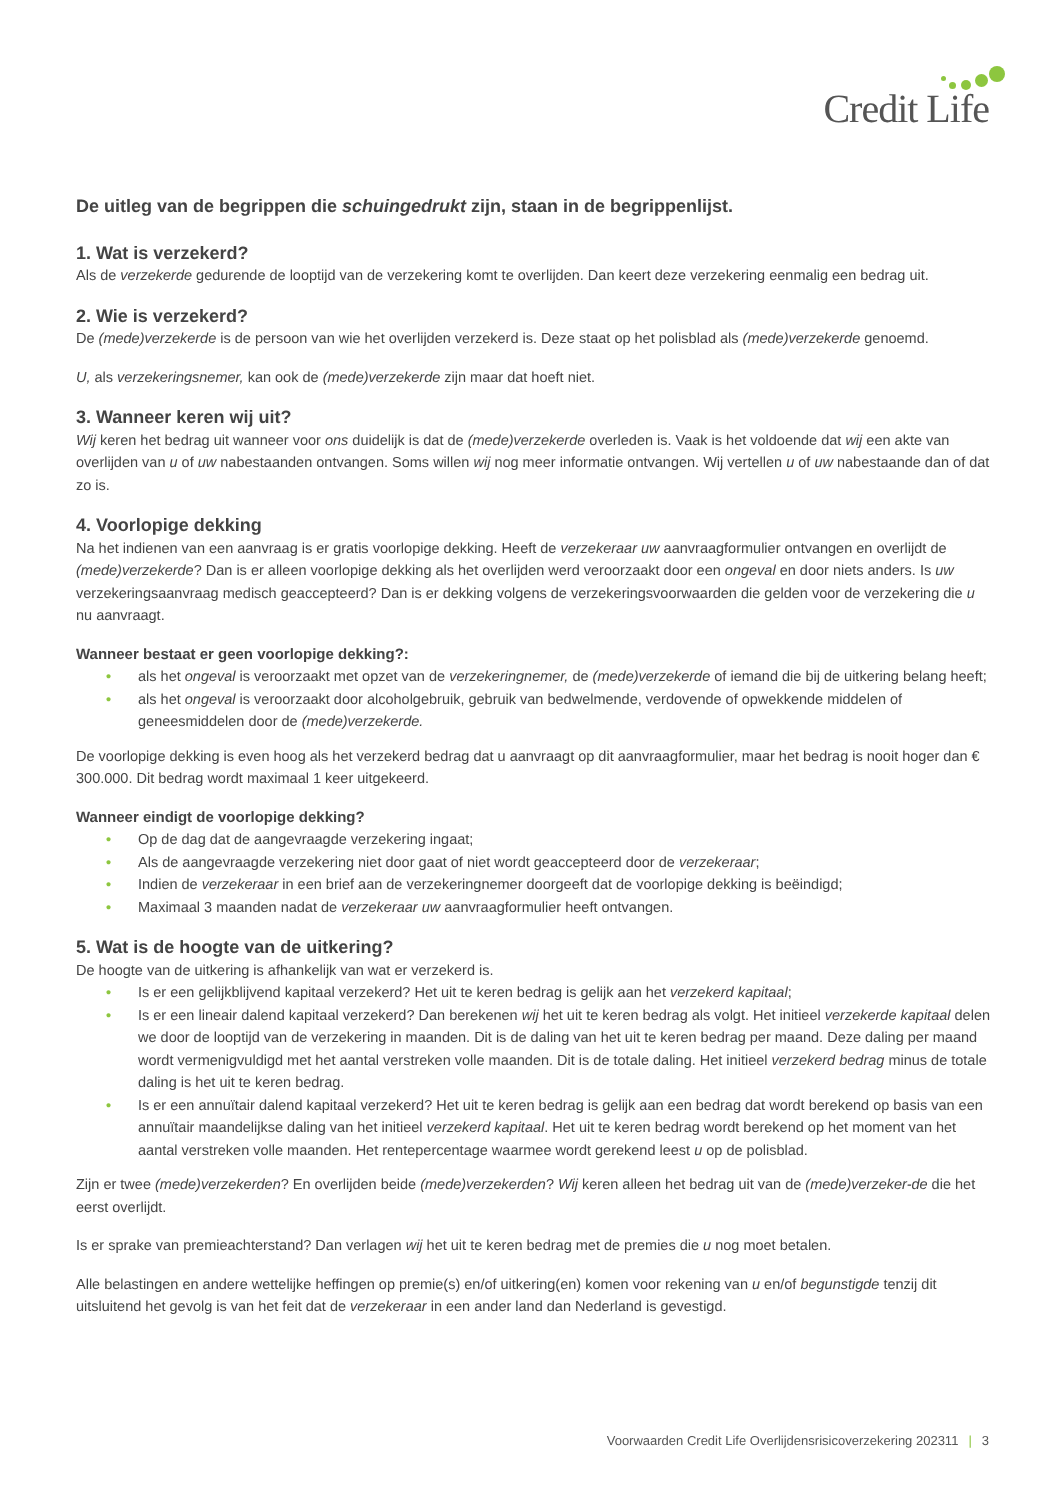Credit Life
De uitleg van de begrippen die schuingedrukt zijn, staan in de begrippenlijst.
1. Wat is verzekerd?
Als de verzekerde gedurende de looptijd van de verzekering komt te overlijden. Dan keert deze verzekering eenmalig een bedrag uit.
2. Wie is verzekerd?
De (mede)verzekerde is de persoon van wie het overlijden verzekerd is. Deze staat op het polisblad als (mede)verzekerde genoemd.
U, als verzekeringsnemer, kan ook de (mede)verzekerde zijn maar dat hoeft niet.
3. Wanneer keren wij uit?
Wij keren het bedrag uit wanneer voor ons duidelijk is dat de (mede)verzekerde overleden is. Vaak is het voldoende dat wij een akte van overlijden van u of uw nabestaanden ontvangen. Soms willen wij nog meer informatie ontvangen. Wij vertellen u of uw nabestaande dan of dat zo is.
4. Voorlopige dekking
Na het indienen van een aanvraag is er gratis voorlopige dekking. Heeft de verzekeraar uw aanvraagformulier ontvangen en overlijdt de (mede)verzekerde? Dan is er alleen voorlopige dekking als het overlijden werd veroorzaakt door een ongeval en door niets anders. Is uw verzekeringsaanvraag medisch geaccepteerd? Dan is er dekking volgens de verzekeringsvoorwaarden die gelden voor de verzekering die u nu aanvraagt.
Wanneer bestaat er geen voorlopige dekking?:
• als het ongeval is veroorzaakt met opzet van de verzekeringnemer, de (mede)verzekerde of iemand die bij de uitkering belang heeft;
• als het ongeval is veroorzaakt door alcoholgebruik, gebruik van bedwelmende, verdovende of opwekkende middelen of geneesmiddelen door de (mede)verzekerde.
De voorlopige dekking is even hoog als het verzekerd bedrag dat u aanvraagt op dit aanvraagformulier, maar het bedrag is nooit hoger dan € 300.000. Dit bedrag wordt maximaal 1 keer uitgekeerd.
Wanneer eindigt de voorlopige dekking?
• Op de dag dat de aangevraagde verzekering ingaat;
• Als de aangevraagde verzekering niet door gaat of niet wordt geaccepteerd door de verzekeraar;
• Indien de verzekeraar in een brief aan de verzekeringnemer doorgeeft dat de voorlopige dekking is beëindigd;
• Maximaal 3 maanden nadat de verzekeraar uw aanvraagformulier heeft ontvangen.
5. Wat is de hoogte van de uitkering?
De hoogte van de uitkering is afhankelijk van wat er verzekerd is.
• Is er een gelijkblijvend kapitaal verzekerd? Het uit te keren bedrag is gelijk aan het verzekerd kapitaal;
• Is er een lineair dalend kapitaal verzekerd? Dan berekenen wij het uit te keren bedrag als volgt. Het initieel verzekerde kapitaal delen we door de looptijd van de verzekering in maanden. Dit is de daling van het uit te keren bedrag per maand. Deze daling per maand wordt vermenigvuldigd met het aantal verstreken volle maanden. Dit is de totale daling. Het initieel verzekerd bedrag minus de totale daling is het uit te keren bedrag.
• Is er een annuïtair dalend kapitaal verzekerd? Het uit te keren bedrag is gelijk aan een bedrag dat wordt berekend op basis van een annuïtair maandelijkse daling van het initieel verzekerd kapitaal. Het uit te keren bedrag wordt berekend op het moment van het aantal verstreken volle maanden. Het rentepercentage waarmee wordt gerekend leest u op de polisblad.
Zijn er twee (mede)verzekerden? En overlijden beide (mede)verzekerden? Wij keren alleen het bedrag uit van de (mede)verzeker-de die het eerst overlijdt.
Is er sprake van premieachterstand? Dan verlagen wij het uit te keren bedrag met de premies die u nog moet betalen.
Alle belastingen en andere wettelijke heffingen op premie(s) en/of uitkering(en) komen voor rekening van u en/of begunstigde tenzij dit uitsluitend het gevolg is van het feit dat de verzekeraar in een ander land dan Nederland is gevestigd.
Voorwaarden Credit Life Overlijdensrisicoverzekering 202311 | 3